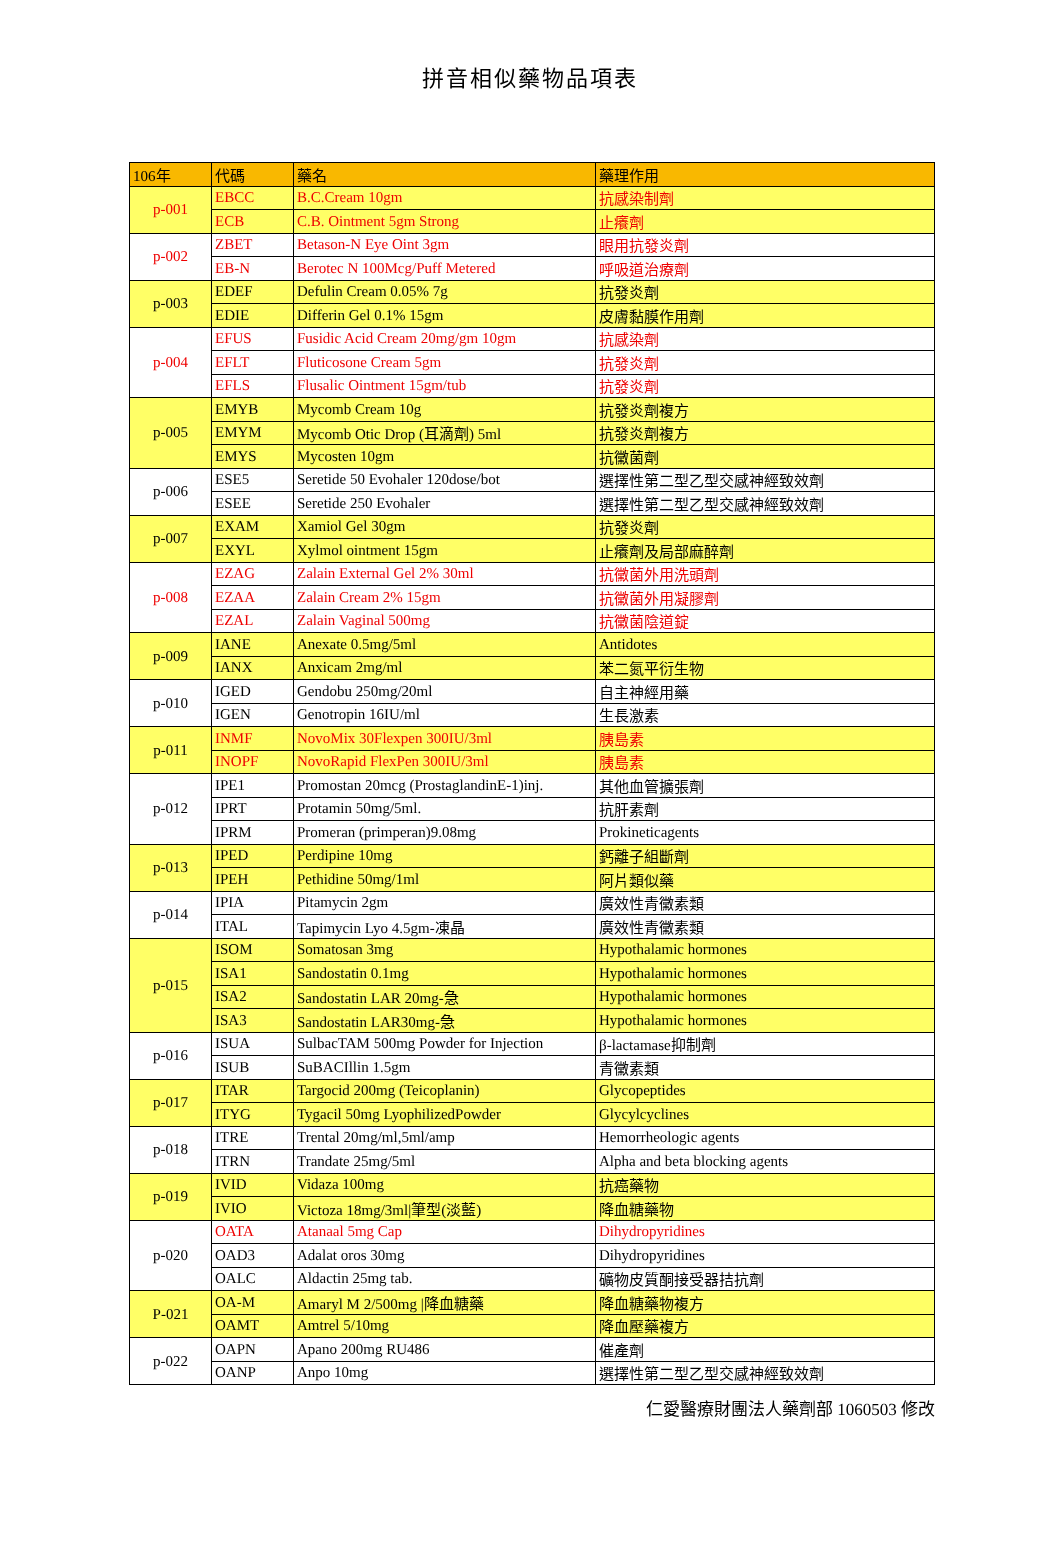拼音相似藥物品項表
| 106年 | 代碼 | 藥名 | 藥理作用 |
| --- | --- | --- | --- |
| p-001 | EBCC | B.C.Cream 10gm | 抗感染制劑 |
| | ECB | C.B. Ointment 5gm Strong | 止癢劑 |
| p-002 | ZBET | Betason-N Eye Oint 3gm | 眼用抗發炎劑 |
| | EB-N | Berotec N 100Mcg/Puff Metered | 呼吸道治療劑 |
| p-003 | EDEF | Defulin Cream 0.05% 7g | 抗發炎劑 |
| | EDIE | Differin Gel 0.1% 15gm | 皮膚黏膜作用劑 |
| p-004 | EFUS | Fusidic Acid Cream 20mg/gm 10gm | 抗感染劑 |
| | EFLT | Fluticosone Cream 5gm | 抗發炎劑 |
| | EFLS | Flusalic Ointment 15gm/tub | 抗發炎劑 |
| p-005 | EMYB | Mycomb Cream 10g | 抗發炎劑複方 |
| | EMYM | Mycomb Otic Drop (耳滴劑) 5ml | 抗發炎劑複方 |
| | EMYS | Mycosten 10gm | 抗黴菌劑 |
| p-006 | ESE5 | Seretide 50 Evohaler 120dose/bot | 選擇性第二型乙型交感神經致效劑 |
| | ESEE | Seretide 250 Evohaler | 選擇性第二型乙型交感神經致效劑 |
| p-007 | EXAM | Xamiol Gel 30gm | 抗發炎劑 |
| | EXYL | Xylmol ointment 15gm | 止癢劑及局部麻醉劑 |
| p-008 | EZAG | Zalain External Gel 2% 30ml | 抗黴菌外用洗頭劑 |
| | EZAA | Zalain Cream 2% 15gm | 抗黴菌外用凝膠劑 |
| | EZAL | Zalain Vaginal 500mg | 抗黴菌陰道錠 |
| p-009 | IANE | Anexate 0.5mg/5ml | Antidotes |
| | IANX | Anxicam 2mg/ml | 苯二氮平衍生物 |
| p-010 | IGED | Gendobu 250mg/20ml | 自主神經用藥 |
| | IGEN | Genotropin 16IU/ml | 生長激素 |
| p-011 | INMF | NovoMix 30Flexpen 300IU/3ml | 胰島素 |
| | INOPF | NovoRapid FlexPen 300IU/3ml | 胰島素 |
| p-012 | IPE1 | Promostan 20mcg (ProstaglandinE-1)inj. | 其他血管擴張劑 |
| | IPRT | Protamin 50mg/5ml. | 抗肝素劑 |
| | IPRM | Promeran (primperan)9.08mg | Prokineticagents |
| p-013 | IPED | Perdipine 10mg | 鈣離子組斷劑 |
| | IPEH | Pethidine 50mg/1ml | 阿片類似藥 |
| p-014 | IPIA | Pitamycin 2gm | 廣效性青黴素類 |
| | ITAL | Tapimycin Lyo 4.5gm-凍晶 | 廣效性青黴素類 |
| p-015 | ISOM | Somatosan 3mg | Hypothalamic hormones |
| | ISA1 | Sandostatin 0.1mg | Hypothalamic hormones |
| | ISA2 | Sandostatin LAR 20mg-急 | Hypothalamic hormones |
| | ISA3 | Sandostatin LAR30mg-急 | Hypothalamic hormones |
| p-016 | ISUA | SulbacTAM 500mg Powder for Injection | β-lactamase抑制劑 |
| | ISUB | SuBACIllin 1.5gm | 青黴素類 |
| p-017 | ITAR | Targocid 200mg (Teicoplanin) | Glycopeptides |
| | ITYG | Tygacil 50mg LyophilizedPowder | Glycylcyclines |
| p-018 | ITRE | Trental 20mg/ml,5ml/amp | Hemorrheologic agents |
| | ITRN | Trandate 25mg/5ml | Alpha and beta blocking agents |
| p-019 | IVID | Vidaza 100mg | 抗癌藥物 |
| | IVIO | Victoza 18mg/3ml/筆型(淡藍) | 降血糖藥物 |
| p-020 | OATA | Atanaal 5mg Cap | Dihydropyridines |
| | OAD3 | Adalat oros 30mg | Dihydropyridines |
| | OALC | Aldactin 25mg tab. | 礦物皮質酮接受器拮抗劑 |
| P-021 | OA-M | Amaryl M 2/500mg /降血糖藥 | 降血糖藥物複方 |
| | OAMT | Amtrel 5/10mg | 降血壓藥複方 |
| p-022 | OAPN | Apano 200mg RU486 | 催產劑 |
| | OANP | Anpo 10mg | 選擇性第二型乙型交感神經致效劑 |
仁愛醫療財團法人藥劑部 1060503 修改